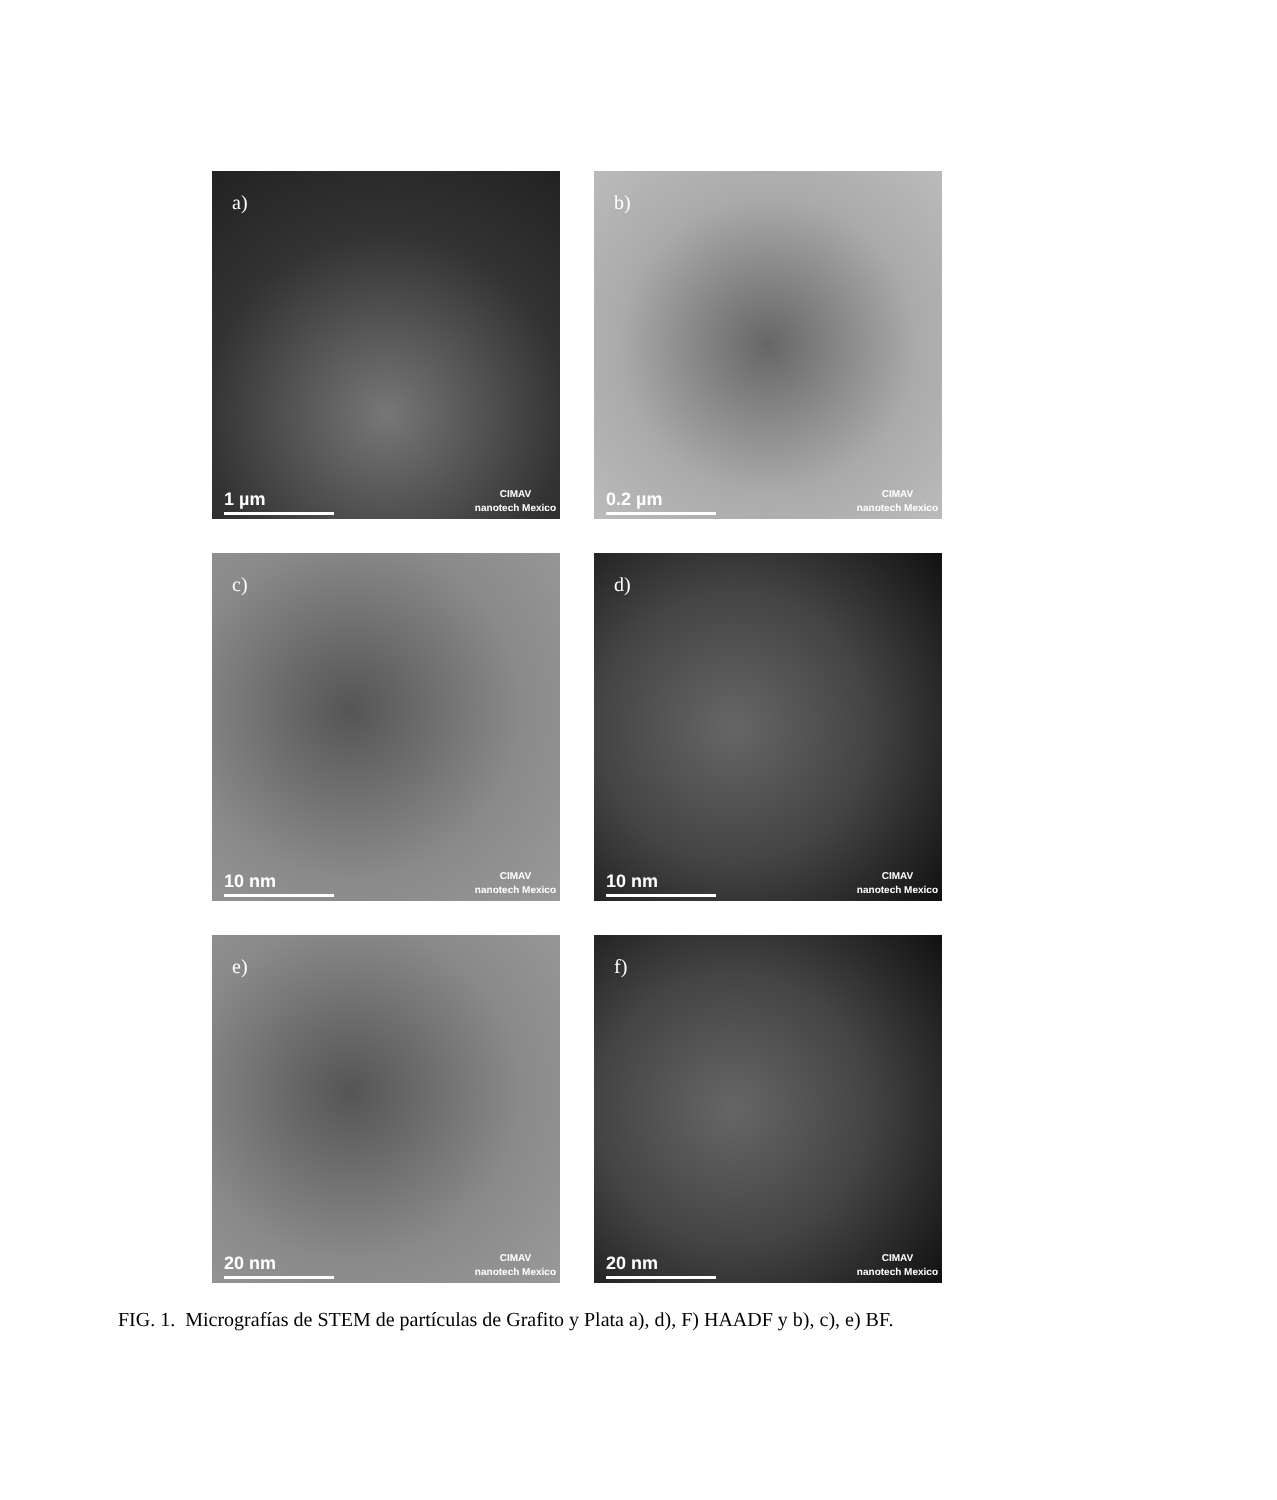a)
1 µm
CIMAV
nanotech Mexico
b)
0.2 µm
CIMAV
nanotech Mexico
c)
10 nm
CIMAV
nanotech Mexico
d)
10 nm
CIMAV
nanotech Mexico
e)
20 nm
CIMAV
nanotech Mexico
f)
20 nm
CIMAV
nanotech Mexico
FIG. 1. Micrografías de STEM de partículas de Grafito y Plata a), d), F) HAADF y b), c), e) BF.